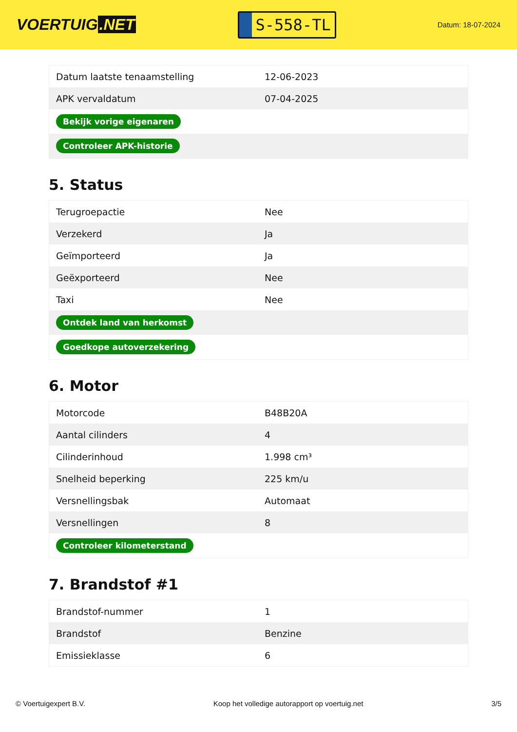VOERTUIG.NET
S-558-TL
Datum: 18-07-2024
| Datum laatste tenaamstelling | 12-06-2023 |
| APK vervaldatum | 07-04-2025 |
| Bekijk vorige eigenaren | |
| Controleer APK-historie | |
5. Status
| Terugroepactie | Nee |
| Verzekerd | Ja |
| Geïmporteerd | Ja |
| Geëxporteerd | Nee |
| Taxi | Nee |
| Ontdek land van herkomst | |
| Goedkope autoverzekering | |
6. Motor
| Motorcode | B48B20A |
| Aantal cilinders | 4 |
| Cilinderinhoud | 1.998 cm³ |
| Snelheid beperking | 225 km/u |
| Versnellingsbak | Automaat |
| Versnellingen | 8 |
| Controleer kilometerstand | |
7. Brandstof #1
| Brandstof-nummer | 1 |
| Brandstof | Benzine |
| Emissieklasse | 6 |
© Voertuigexpert B.V. Koop het volledige autorapport op voertuig.net 3/5